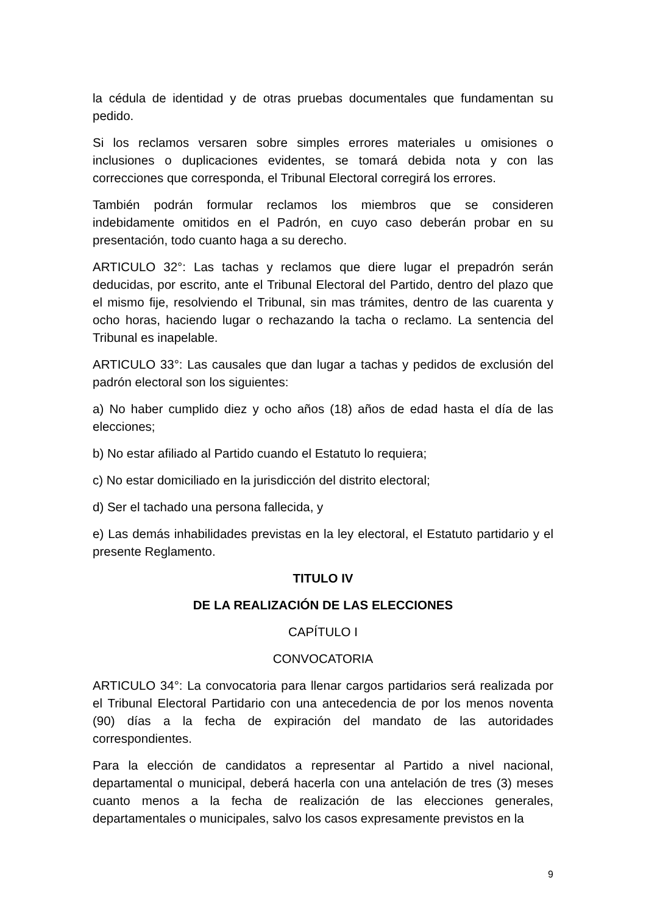la cédula de identidad y de otras pruebas documentales que fundamentan su pedido.
Si los reclamos versaren sobre simples errores materiales u omisiones o inclusiones o duplicaciones evidentes, se tomará debida nota y con las correcciones que corresponda, el Tribunal Electoral corregirá los errores.
También podrán formular reclamos los miembros que se consideren indebidamente omitidos en el Padrón, en cuyo caso deberán probar en su presentación, todo cuanto haga a su derecho.
ARTICULO 32°: Las tachas y reclamos que diere lugar el prepadrón serán deducidas, por escrito, ante el Tribunal Electoral del Partido, dentro del plazo que el mismo fije, resolviendo el Tribunal, sin mas trámites, dentro de las cuarenta y ocho horas, haciendo lugar o rechazando la tacha o reclamo. La sentencia del Tribunal es inapelable.
ARTICULO 33°: Las causales que dan lugar a tachas y pedidos de exclusión del padrón electoral son los siguientes:
a) No haber cumplido diez y ocho años (18) años de edad hasta el día de las elecciones;
b) No estar afiliado al Partido cuando el Estatuto lo requiera;
c) No estar domiciliado en la jurisdicción del distrito electoral;
d) Ser el tachado una persona fallecida, y
e) Las demás inhabilidades previstas en la ley electoral, el Estatuto partidario y el presente Reglamento.
TITULO IV
DE LA REALIZACIÓN DE LAS ELECCIONES
CAPÍTULO I
CONVOCATORIA
ARTICULO 34°: La convocatoria para llenar cargos partidarios será realizada por el Tribunal Electoral Partidario con una antecedencia de por los menos noventa (90) días a la fecha de expiración del mandato de las autoridades correspondientes.
Para la elección de candidatos a representar al Partido a nivel nacional, departamental o municipal, deberá hacerla con una antelación de tres (3) meses cuanto menos a la fecha de realización de las elecciones generales, departamentales o municipales, salvo los casos expresamente previstos en la
9